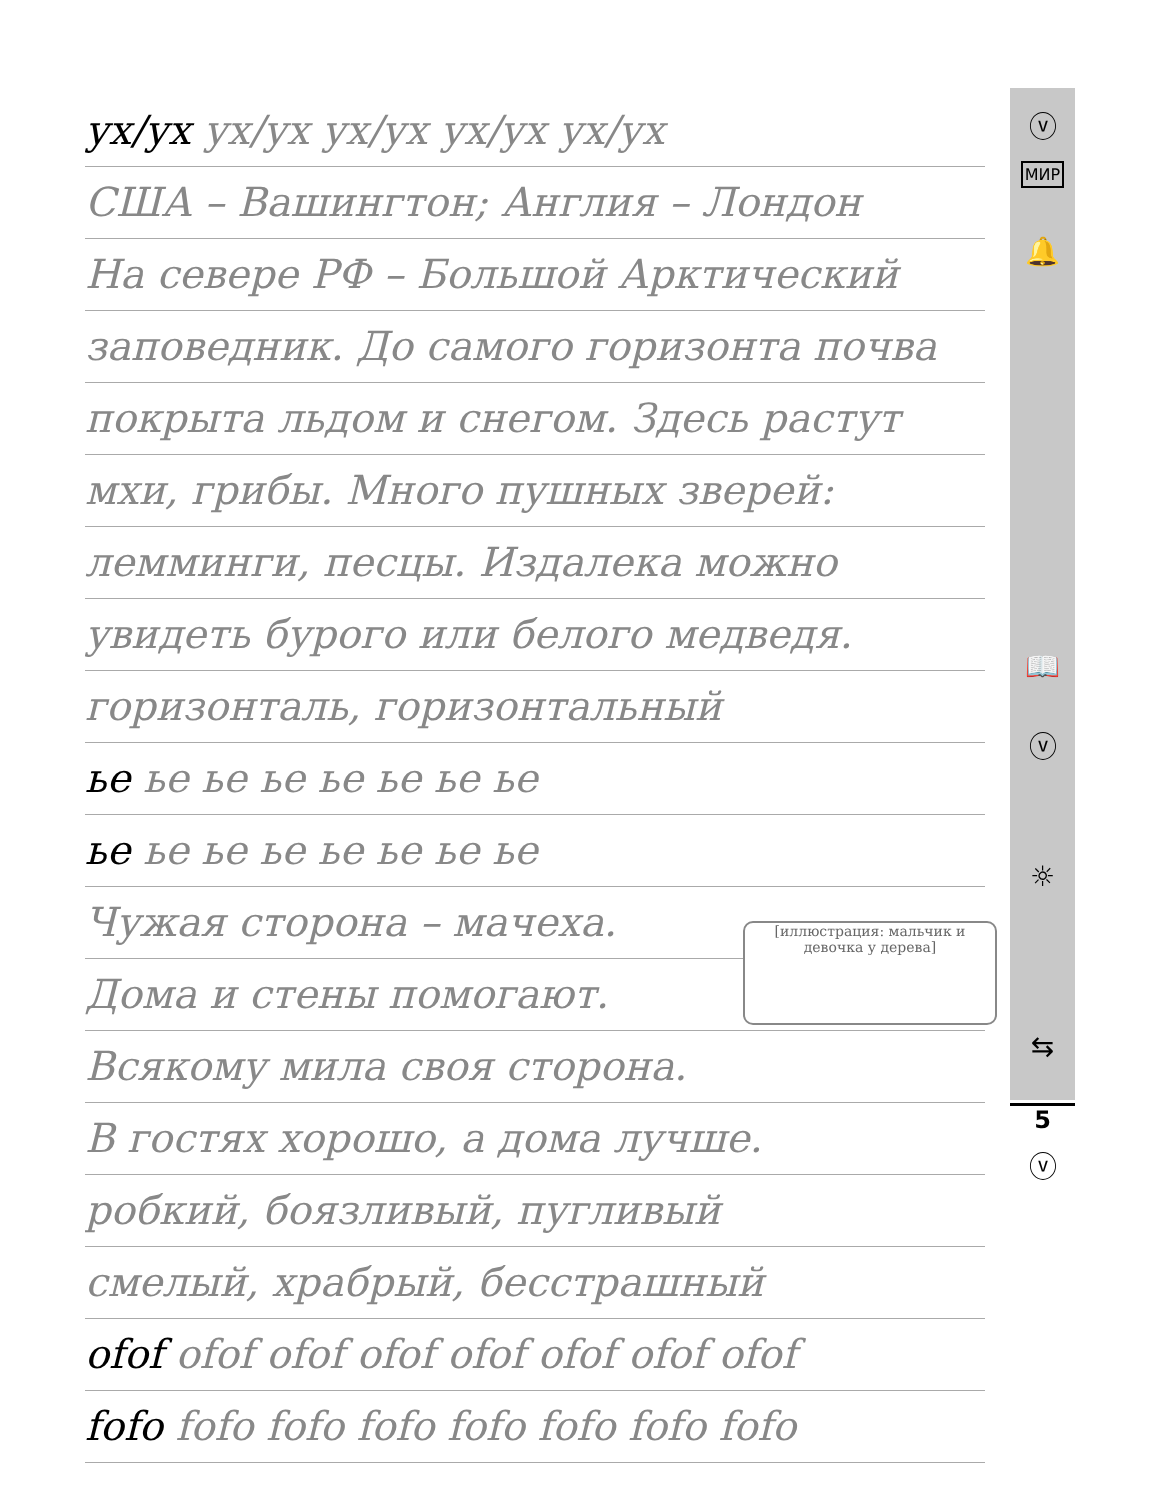ⓥ
МИР
🔔
📖
ⓥ
☼
⇆
ⓥ
ух/ух ух/ух ух/ух ух/ух ух/ух
США – Вашингтон; Англия – Лондон
На севере РФ – Большой Арктический
заповедник. До самого горизонта почва
покрыта льдом и снегом. Здесь растут
мхи, грибы. Много пушных зверей:
лемминги, песцы. Издалека можно
увидеть бурого или белого медведя.
горизонталь, горизонтальный
ье ье ье ье ье ье ье ье
ье ье ье ье ье ье ье ье
Чужая сторона – мачеха.
Дома и стены помогают.
[иллюстрация: мальчик и девочка у дерева]
Всякому мила своя сторона.
В гостях хорошо, а дома лучше.
робкий, боязливый, пугливый
смелый, храбрый, бесстрашный
оfоf оfоf оfоf оfоf оfоf оfоf оfоf оfоf
fofo fofo fofo fofo fofo fofo fofo fofo
5